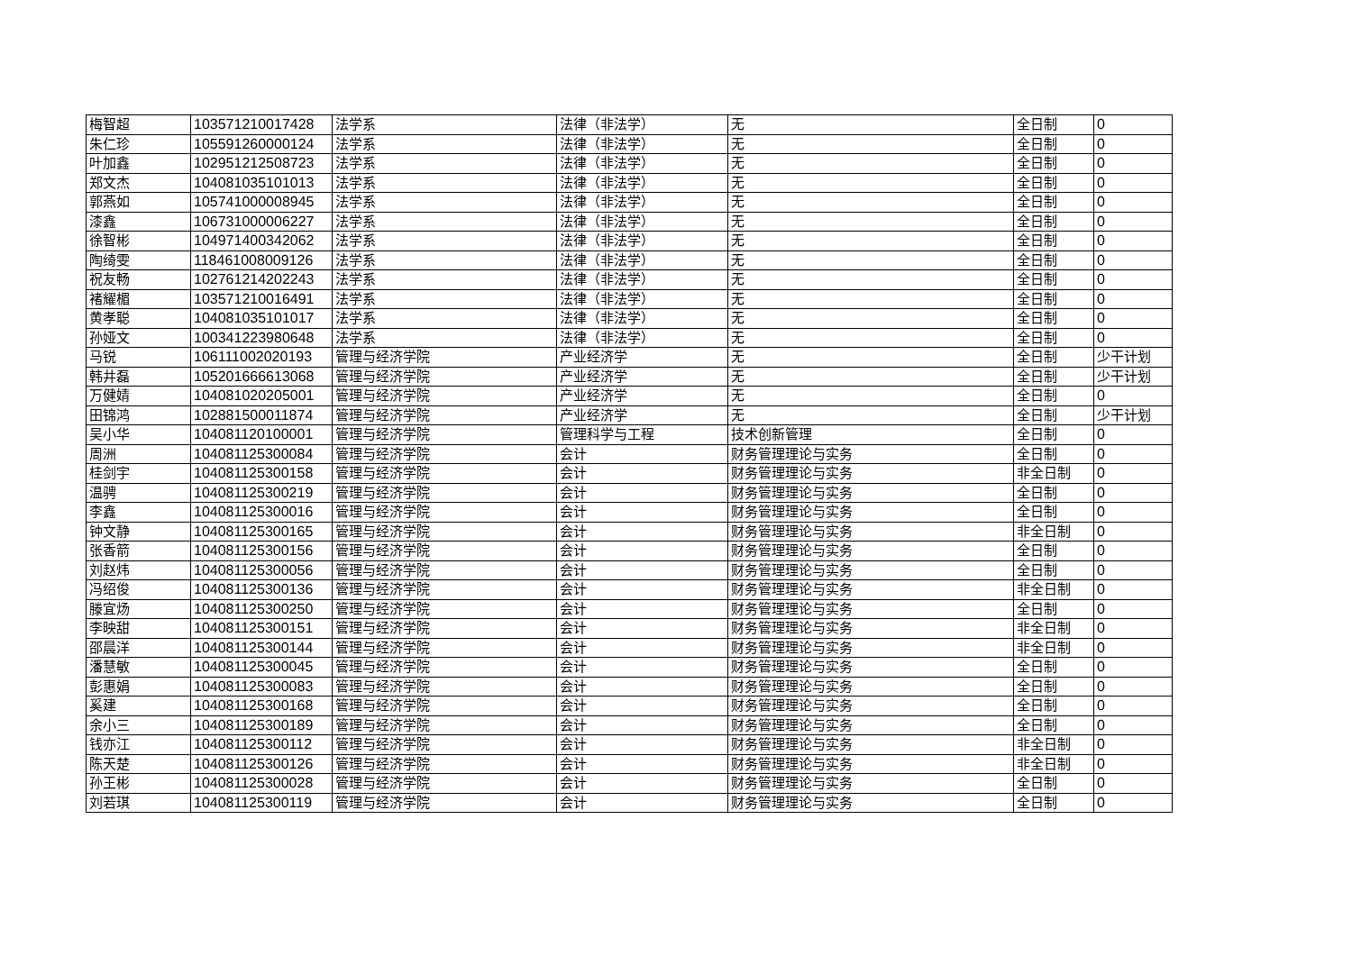| 梅智超 | 103571210017428 | 法学系 | 法律（非法学） | 无 | 全日制 | 0 |
| 朱仁珍 | 105591260000124 | 法学系 | 法律（非法学） | 无 | 全日制 | 0 |
| 叶加鑫 | 102951212508723 | 法学系 | 法律（非法学） | 无 | 全日制 | 0 |
| 郑文杰 | 104081035101013 | 法学系 | 法律（非法学） | 无 | 全日制 | 0 |
| 郭燕如 | 105741000008945 | 法学系 | 法律（非法学） | 无 | 全日制 | 0 |
| 漆鑫 | 106731000006227 | 法学系 | 法律（非法学） | 无 | 全日制 | 0 |
| 徐智彬 | 104971400342062 | 法学系 | 法律（非法学） | 无 | 全日制 | 0 |
| 陶绮雯 | 118461008009126 | 法学系 | 法律（非法学） | 无 | 全日制 | 0 |
| 祝友畅 | 102761214202243 | 法学系 | 法律（非法学） | 无 | 全日制 | 0 |
| 褚耀楣 | 103571210016491 | 法学系 | 法律（非法学） | 无 | 全日制 | 0 |
| 黄孝聪 | 104081035101017 | 法学系 | 法律（非法学） | 无 | 全日制 | 0 |
| 孙娅文 | 100341223980648 | 法学系 | 法律（非法学） | 无 | 全日制 | 0 |
| 马锐 | 106111002020193 | 管理与经济学院 | 产业经济学 | 无 | 全日制 | 少干计划 |
| 韩井磊 | 105201666613068 | 管理与经济学院 | 产业经济学 | 无 | 全日制 | 少干计划 |
| 万健婧 | 104081020205001 | 管理与经济学院 | 产业经济学 | 无 | 全日制 | 0 |
| 田锦鸿 | 102881500011874 | 管理与经济学院 | 产业经济学 | 无 | 全日制 | 少干计划 |
| 吴小华 | 104081120100001 | 管理与经济学院 | 管理科学与工程 | 技术创新管理 | 全日制 | 0 |
| 周洲 | 104081125300084 | 管理与经济学院 | 会计 | 财务管理理论与实务 | 全日制 | 0 |
| 桂剑宇 | 104081125300158 | 管理与经济学院 | 会计 | 财务管理理论与实务 | 非全日制 | 0 |
| 温骋 | 104081125300219 | 管理与经济学院 | 会计 | 财务管理理论与实务 | 全日制 | 0 |
| 李鑫 | 104081125300016 | 管理与经济学院 | 会计 | 财务管理理论与实务 | 全日制 | 0 |
| 钟文静 | 104081125300165 | 管理与经济学院 | 会计 | 财务管理理论与实务 | 非全日制 | 0 |
| 张香箭 | 104081125300156 | 管理与经济学院 | 会计 | 财务管理理论与实务 | 全日制 | 0 |
| 刘赵炜 | 104081125300056 | 管理与经济学院 | 会计 | 财务管理理论与实务 | 全日制 | 0 |
| 冯绍俊 | 104081125300136 | 管理与经济学院 | 会计 | 财务管理理论与实务 | 非全日制 | 0 |
| 滕宜炀 | 104081125300250 | 管理与经济学院 | 会计 | 财务管理理论与实务 | 全日制 | 0 |
| 李映甜 | 104081125300151 | 管理与经济学院 | 会计 | 财务管理理论与实务 | 非全日制 | 0 |
| 邵晨洋 | 104081125300144 | 管理与经济学院 | 会计 | 财务管理理论与实务 | 非全日制 | 0 |
| 潘慧敏 | 104081125300045 | 管理与经济学院 | 会计 | 财务管理理论与实务 | 全日制 | 0 |
| 彭惠娟 | 104081125300083 | 管理与经济学院 | 会计 | 财务管理理论与实务 | 全日制 | 0 |
| 奚建 | 104081125300168 | 管理与经济学院 | 会计 | 财务管理理论与实务 | 全日制 | 0 |
| 余小三 | 104081125300189 | 管理与经济学院 | 会计 | 财务管理理论与实务 | 全日制 | 0 |
| 钱亦江 | 104081125300112 | 管理与经济学院 | 会计 | 财务管理理论与实务 | 非全日制 | 0 |
| 陈天楚 | 104081125300126 | 管理与经济学院 | 会计 | 财务管理理论与实务 | 非全日制 | 0 |
| 孙王彬 | 104081125300028 | 管理与经济学院 | 会计 | 财务管理理论与实务 | 全日制 | 0 |
| 刘若琪 | 104081125300119 | 管理与经济学院 | 会计 | 财务管理理论与实务 | 全日制 | 0 |